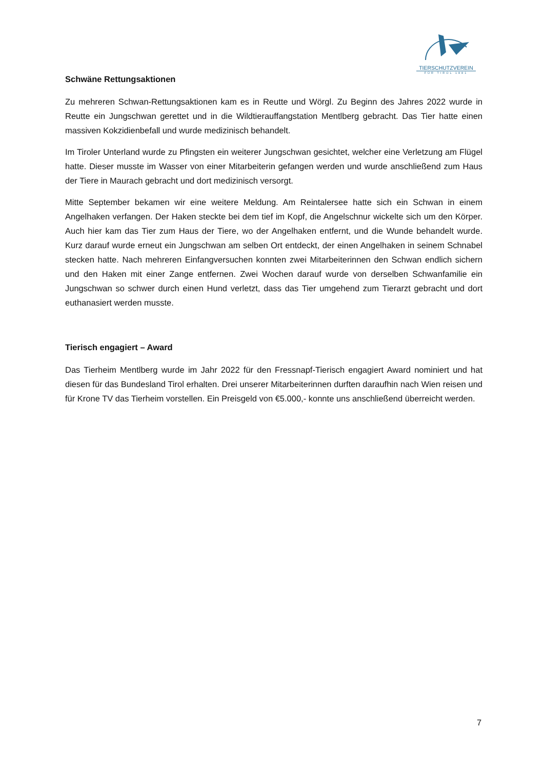TIERSCHUTZVEREIN
FÜR TIROL 1881
Schwäne Rettungsaktionen
Zu mehreren Schwan-Rettungsaktionen kam es in Reutte und Wörgl. Zu Beginn des Jahres 2022 wurde in Reutte ein Jungschwan gerettet und in die Wildtierauffangstation Mentlberg gebracht. Das Tier hatte einen massiven Kokzidienbefall und wurde medizinisch behandelt.
Im Tiroler Unterland wurde zu Pfingsten ein weiterer Jungschwan gesichtet, welcher eine Verletzung am Flügel hatte. Dieser musste im Wasser von einer Mitarbeiterin gefangen werden und wurde anschließend zum Haus der Tiere in Maurach gebracht und dort medizinisch versorgt.
Mitte September bekamen wir eine weitere Meldung. Am Reintalersee hatte sich ein Schwan in einem Angelhaken verfangen. Der Haken steckte bei dem tief im Kopf, die Angelschnur wickelte sich um den Körper. Auch hier kam das Tier zum Haus der Tiere, wo der Angelhaken entfernt, und die Wunde behandelt wurde. Kurz darauf wurde erneut ein Jungschwan am selben Ort entdeckt, der einen Angelhaken in seinem Schnabel stecken hatte. Nach mehreren Einfangversuchen konnten zwei Mitarbeiterinnen den Schwan endlich sichern und den Haken mit einer Zange entfernen. Zwei Wochen darauf wurde von derselben Schwanfamilie ein Jungschwan so schwer durch einen Hund verletzt, dass das Tier umgehend zum Tierarzt gebracht und dort euthanasiert werden musste.
Tierisch engagiert – Award
Das Tierheim Mentlberg wurde im Jahr 2022 für den Fressnapf-Tierisch engagiert Award nominiert und hat diesen für das Bundesland Tirol erhalten. Drei unserer Mitarbeiterinnen durften daraufhin nach Wien reisen und für Krone TV das Tierheim vorstellen. Ein Preisgeld von €5.000,- konnte uns anschließend überreicht werden.
7